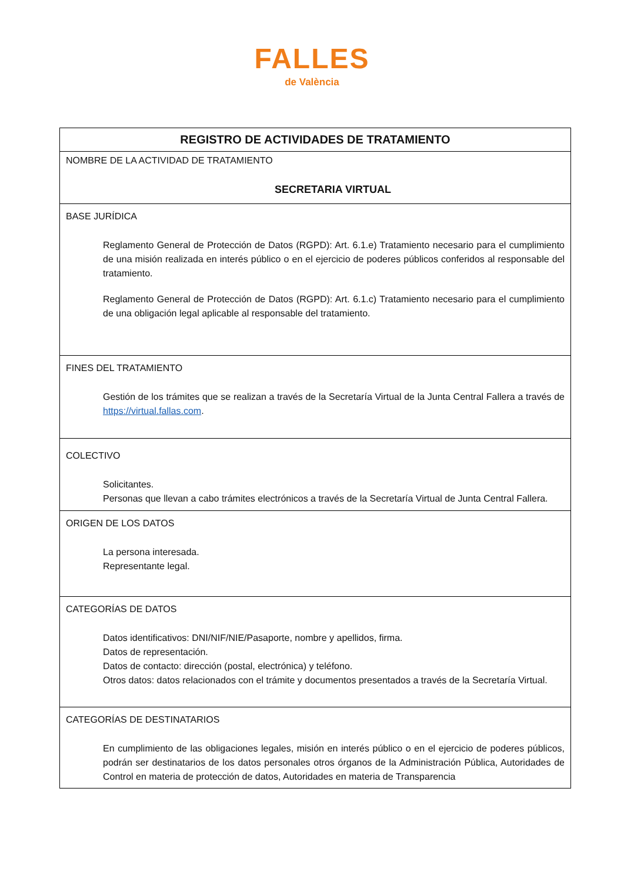FALLES
de València
| REGISTRO DE ACTIVIDADES DE TRATAMIENTO |
| --- |
| NOMBRE DE LA ACTIVIDAD DE TRATAMIENTO SECRETARIA VIRTUAL |
| BASE JURÍDICA Reglamento General de Protección de Datos (RGPD): Art. 6.1.e) Tratamiento necesario para el cumplimiento de una misión realizada en interés público o en el ejercicio de poderes públicos conferidos al responsable del tratamiento. Reglamento General de Protección de Datos (RGPD): Art. 6.1.c) Tratamiento necesario para el cumplimiento de una obligación legal aplicable al responsable del tratamiento. |
| FINES DEL TRATAMIENTO Gestión de los trámites que se realizan a través de la Secretaría Virtual de la Junta Central Fallera a través de https://virtual.fallas.com . |
| COLECTIVO Solicitantes. Personas que llevan a cabo trámites electrónicos a través de la Secretaría Virtual de Junta Central Fallera. |
| ORIGEN DE LOS DATOS La persona interesada. Representante legal. |
| CATEGORÍAS DE DATOS Datos identificativos: DNI/NIF/NIE/Pasaporte, nombre y apellidos, firma. Datos de representación. Datos de contacto: dirección (postal, electrónica) y teléfono. Otros datos: datos relacionados con el trámite y documentos presentados a través de la Secretaría Virtual. |
| CATEGORÍAS DE DESTINATARIOS En cumplimiento de las obligaciones legales, misión en interés público o en el ejercicio de poderes públicos, podrán ser destinatarios de los datos personales otros órganos de la Administración Pública, Autoridades de Control en materia de protección de datos, Autoridades en materia de Transparencia |